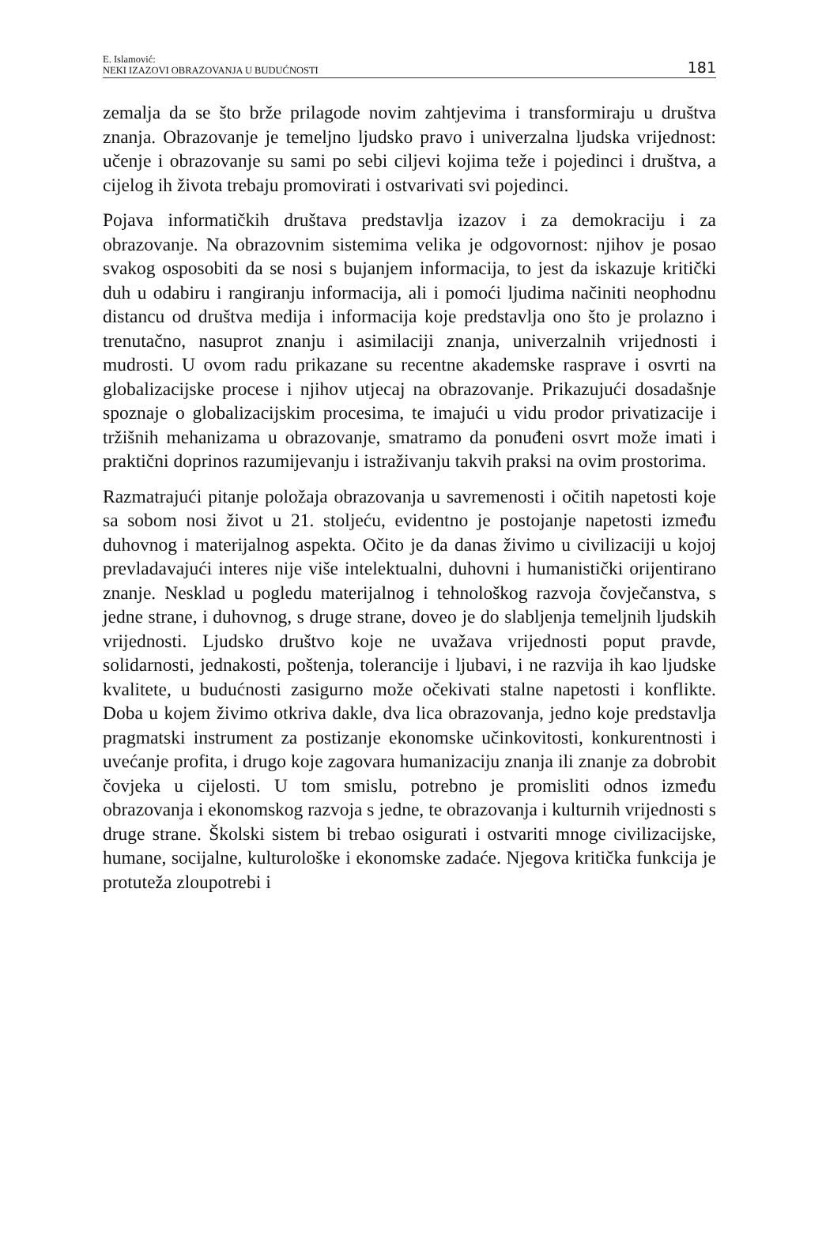E. Islamović:
NEKI IZAZOVI OBRAZOVANJA U BUDUĆNOSTI
181
zemalja da se što brže prilagode novim zahtjevima i transformiraju u društva znanja. Obrazovanje je temeljno ljudsko pravo i univerzalna ljudska vrijednost: učenje i obrazovanje su sami po sebi ciljevi kojima teže i pojedinci i društva, a cijelog ih života trebaju promovirati i ostvarivati svi pojedinci.
Pojava informatičkih društava predstavlja izazov i za demokraciju i za obrazovanje. Na obrazovnim sistemima velika je odgovornost: njihov je posao svakog osposobiti da se nosi s bujanjem informacija, to jest da iskazuje kritički duh u odabiru i rangiranju informacija, ali i pomoći ljudima načiniti neophodnu distancu od društva medija i informacija koje predstavlja ono što je prolazno i trenutačno, nasuprot znanju i asimilaciji znanja, univerzalnih vrijednosti i mudrosti. U ovom radu prikazane su recentne akademske rasprave i osvrti na globalizacijske procese i njihov utjecaj na obrazovanje. Prikazujući dosadašnje spoznaje o globalizacijskim procesima, te imajući u vidu prodor privatizacije i tržišnih mehanizama u obrazovanje, smatramo da ponuđeni osvrt može imati i praktični doprinos razumijevanju i istraživanju takvih praksi na ovim prostorima.
Razmatrajući pitanje položaja obrazovanja u savremenosti i očitih napetosti koje sa sobom nosi život u 21. stoljeću, evidentno je postojanje napetosti između duhovnog i materijalnog aspekta. Očito je da danas živimo u civilizaciji u kojoj prevladavajući interes nije više intelektualni, duhovni i humanistički orijentirano znanje. Nesklad u pogledu materijalnog i tehnološkog razvoja čovječanstva, s jedne strane, i duhovnog, s druge strane, doveo je do slabljenja temeljnih ljudskih vrijednosti. Ljudsko društvo koje ne uvažava vrijednosti poput pravde, solidarnosti, jednakosti, poštenja, tolerancije i ljubavi, i ne razvija ih kao ljudske kvalitete, u budućnosti zasigurno može očekivati stalne napetosti i konflikte. Doba u kojem živimo otkriva dakle, dva lica obrazovanja, jedno koje predstavlja pragmatski instrument za postizanje ekonomske učinkovitosti, konkurentnosti i uvećanje profita, i drugo koje zagovara humanizaciju znanja ili znanje za dobrobit čovjeka u cijelosti. U tom smislu, potrebno je promisliti odnos između obrazovanja i ekonomskog razvoja s jedne, te obrazovanja i kulturnih vrijednosti s druge strane. Školski sistem bi trebao osigurati i ostvariti mnoge civilizacijske, humane, socijalne, kulturološke i ekonomske zadaće. Njegova kritička funkcija je protuteža zloupotrebi i